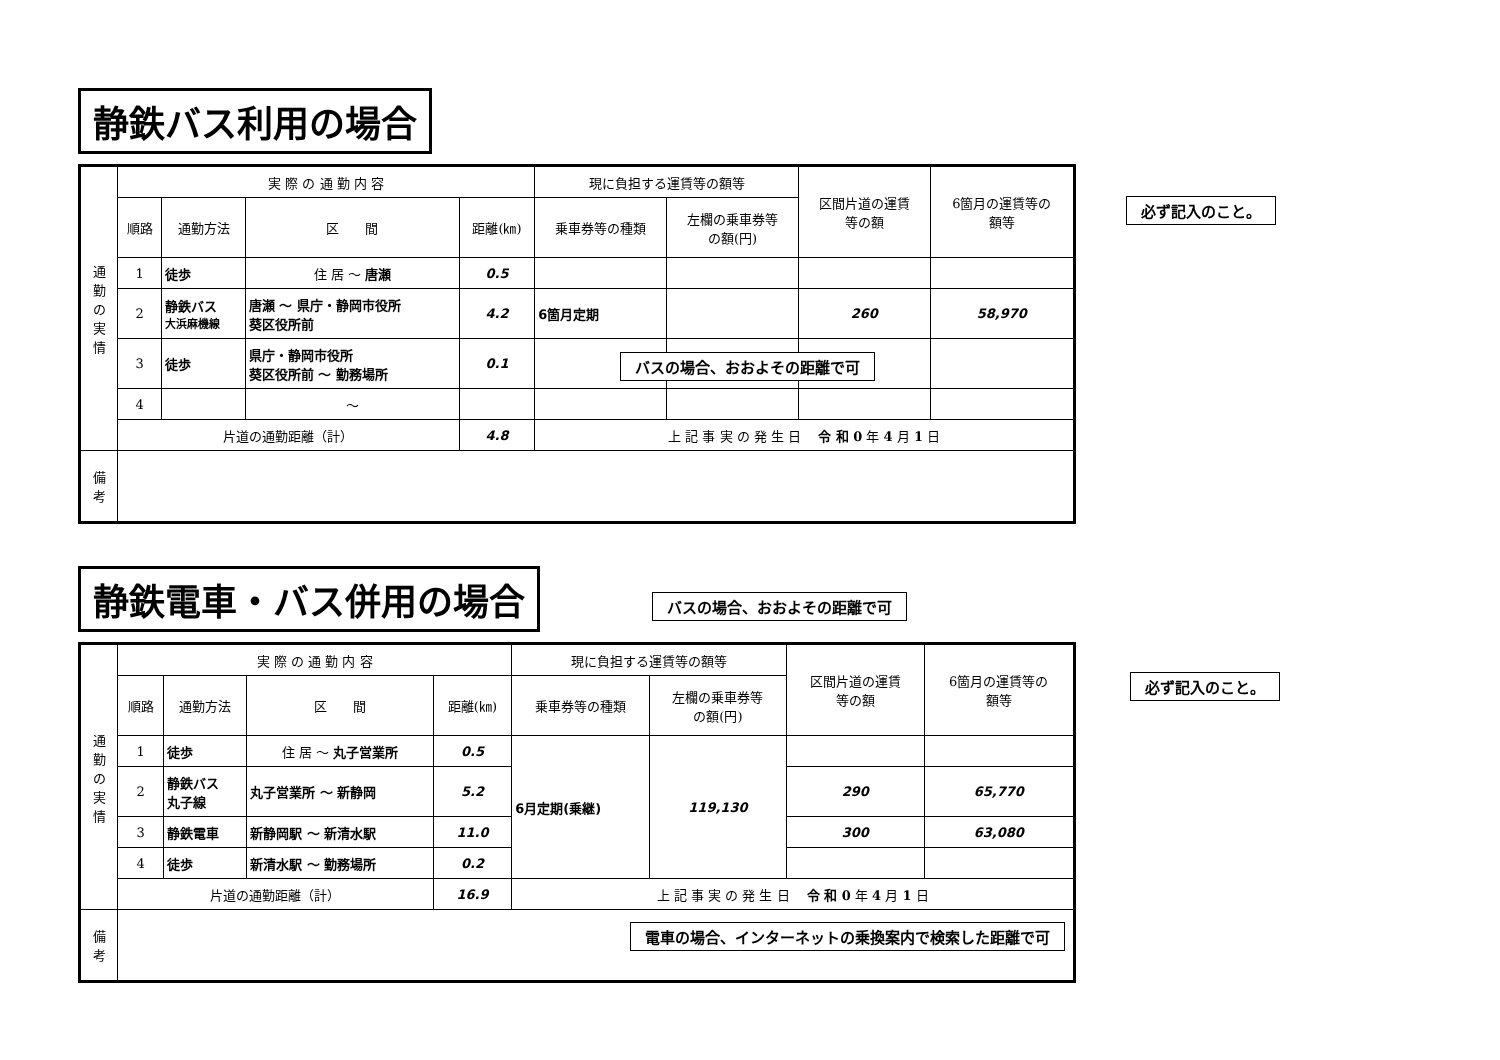静鉄バス利用の場合
| 通 勤 の 実 情 | 実 際 の 通 勤 内 容 | | | | 現に負担する運賃等の額等 | | 区間片道の運賃 等の額 | 6箇月の運賃等の 額等 |
| | 順路 | 通勤方法 | 区 間 | 距離(㎞) | 乗車券等の種類 | 左欄の乗車券等 の額(円) | | |
| | 1 | 徒歩 | 住 居 ～ 唐瀬 | 0.5 | | | | |
| | 2 | 静鉄バス 大浜麻機線 | 唐瀬 ～ 県庁・静岡市役所 葵区役所前 | 4.2 | 6箇月定期 | | 260 | 58,970 |
| | 3 | 徒歩 | 県庁・静岡市役所 葵区役所前 ～ 勤務場所 | 0.1 | | | | |
| | 4 | | ～ | | | | | |
| | 片道の通勤距離（計） | | | 4.8 | 上 記 事 実 の 発 生 日 令 和 0 年 4 月 1 日 | | | |
| 備 考 | | | | | | | | |
必ず記入のこと。
バスの場合、おおよその距離で可
静鉄電車・バス併用の場合
| 通 勤 の 実 情 | 実 際 の 通 勤 内 容 | | | | 現に負担する運賃等の額等 | | 区間片道の運賃 等の額 | 6箇月の運賃等の 額等 |
| | 順路 | 通勤方法 | 区 間 | 距離(㎞) | 乗車券等の種類 | 左欄の乗車券等 の額(円) | | |
| | 1 | 徒歩 | 住 居 ～ 丸子営業所 | 0.5 | 6月定期(乗継) | 119,130 | | |
| | 2 | 静鉄バス 丸子線 | 丸子営業所 ～ 新静岡 | 5.2 | | | 290 | 65,770 |
| | 3 | 静鉄電車 | 新静岡駅 ～ 新清水駅 | 11.0 | | | 300 | 63,080 |
| | 4 | 徒歩 | 新清水駅 ～ 勤務場所 | 0.2 | | | | |
| | 片道の通勤距離（計） | | | 16.9 | 上 記 事 実 の 発 生 日 令 和 0 年 4 月 1 日 | | | |
| 備 考 | | | | | | | | |
バスの場合、おおよその距離で可
必ず記入のこと。
電車の場合、インターネットの乗換案内で検索した距離で可